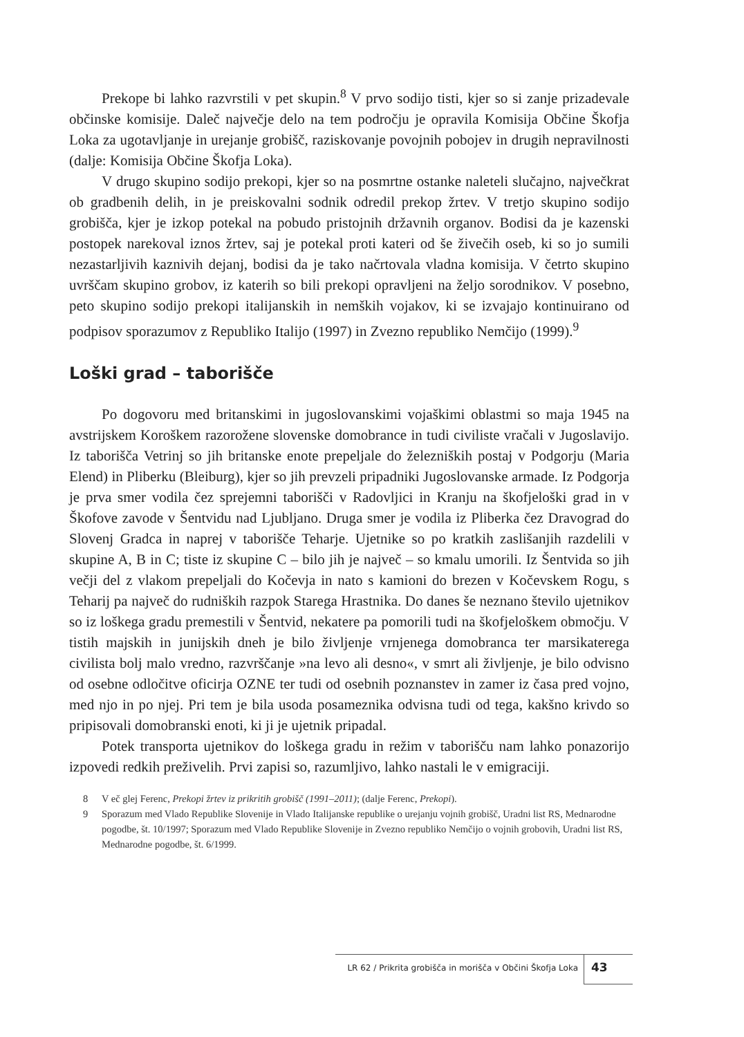Prekope bi lahko razvrstili v pet skupin.<sup>8</sup> V prvo sodijo tisti, kjer so si zanje prizadevale občinske komisije. Daleč največje delo na tem področju je opravila Komisija Občine Škofja Loka za ugotavljanje in urejanje grobišč, raziskovanje povojnih pobojev in drugih nepravilnosti (dalje: Komisija Občine Škofja Loka).
V drugo skupino sodijo prekopi, kjer so na posmrtne ostanke naleteli slučajno, največkrat ob gradbenih delih, in je preiskovalni sodnik odredil prekop žrtev. V tretjo skupino sodijo grobišča, kjer je izkop potekal na pobudo pristojnih državnih organov. Bodisi da je kazenski postopek narekoval iznos žrtev, saj je potekal proti kateri od še živečih oseb, ki so jo sumili nezastarljivih kaznivih dejanj, bodisi da je tako načrtovala vladna komisija. V četrto skupino uvrščam skupino grobov, iz katerih so bili prekopi opravljeni na željo sorodnikov. V posebno, peto skupino sodijo prekopi italijanskih in nemških vojakov, ki se izvajajo kontinuirano od podpisov sporazumov z Republiko Italijo (1997) in Zvezno republiko Nemčijo (1999).<sup>9</sup>
Loški grad – taborišče
Po dogovoru med britanskimi in jugoslovanskimi vojaškimi oblastmi so maja 1945 na avstrijskem Koroškem razorožene slovenske domobrance in tudi civiliste vračali v Jugoslavijo. Iz taborišča Vetrinj so jih britanske enote prepeljale do železniških postaj v Podgorju (Maria Elend) in Pliberku (Bleiburg), kjer so jih prevzeli pripadniki Jugoslovanske armade. Iz Podgorja je prva smer vodila čez sprejemni taborišči v Radovljici in Kranju na škofjeloški grad in v Škofove zavode v Šentvidu nad Ljubljano. Druga smer je vodila iz Pliberka čez Dravograd do Slovenj Gradca in naprej v taborišče Teharje. Ujetnike so po kratkih zaslišanjih razdelili v skupine A, B in C; tiste iz skupine C – bilo jih je največ – so kmalu umorili. Iz Šentvida so jih večji del z vlakom prepeljali do Kočevja in nato s kamioni do brezen v Kočevskem Rogu, s Teharij pa največ do rudniških razpok Starega Hrastnika. Do danes še neznano število ujetnikov so iz loškega gradu premestili v Šentvid, nekatere pa pomorili tudi na škofjeloškem območju. V tistih majskih in junijskih dneh je bilo življenje vrnjenega domobranca ter marsikaterega civilista bolj malo vredno, razvrščanje »na levo ali desno«, v smrt ali življenje, je bilo odvisno od osebne odločitve oficirja OZNE ter tudi od osebnih poznanstev in zamer iz časa pred vojno, med njo in po njej. Pri tem je bila usoda posameznika odvisna tudi od tega, kakšno krivdo so pripisovali domobranski enoti, ki ji je ujetnik pripadal.
Potek transporta ujetnikov do loškega gradu in režim v taborišču nam lahko ponazorijo izpovedi redkih preživelih. Prvi zapisi so, razumljivo, lahko nastali le v emigraciji.
8 V eč glej Ferenc, Prekopi žrtev iz prikritih grobišč (1991–2011); (dalje Ferenc, Prekopi).
9 Sporazum med Vlado Republike Slovenije in Vlado Italijanske republike o urejanju vojnih grobišč, Uradni list RS, Mednarodne pogodbe, št. 10/1997; Sporazum med Vlado Republike Slovenije in Zvezno republiko Nemčijo o vojnih grobovih, Uradni list RS, Mednarodne pogodbe, št. 6/1999.
LR 62 / Prikrita grobišča in morišča v Občini Škofja Loka 43